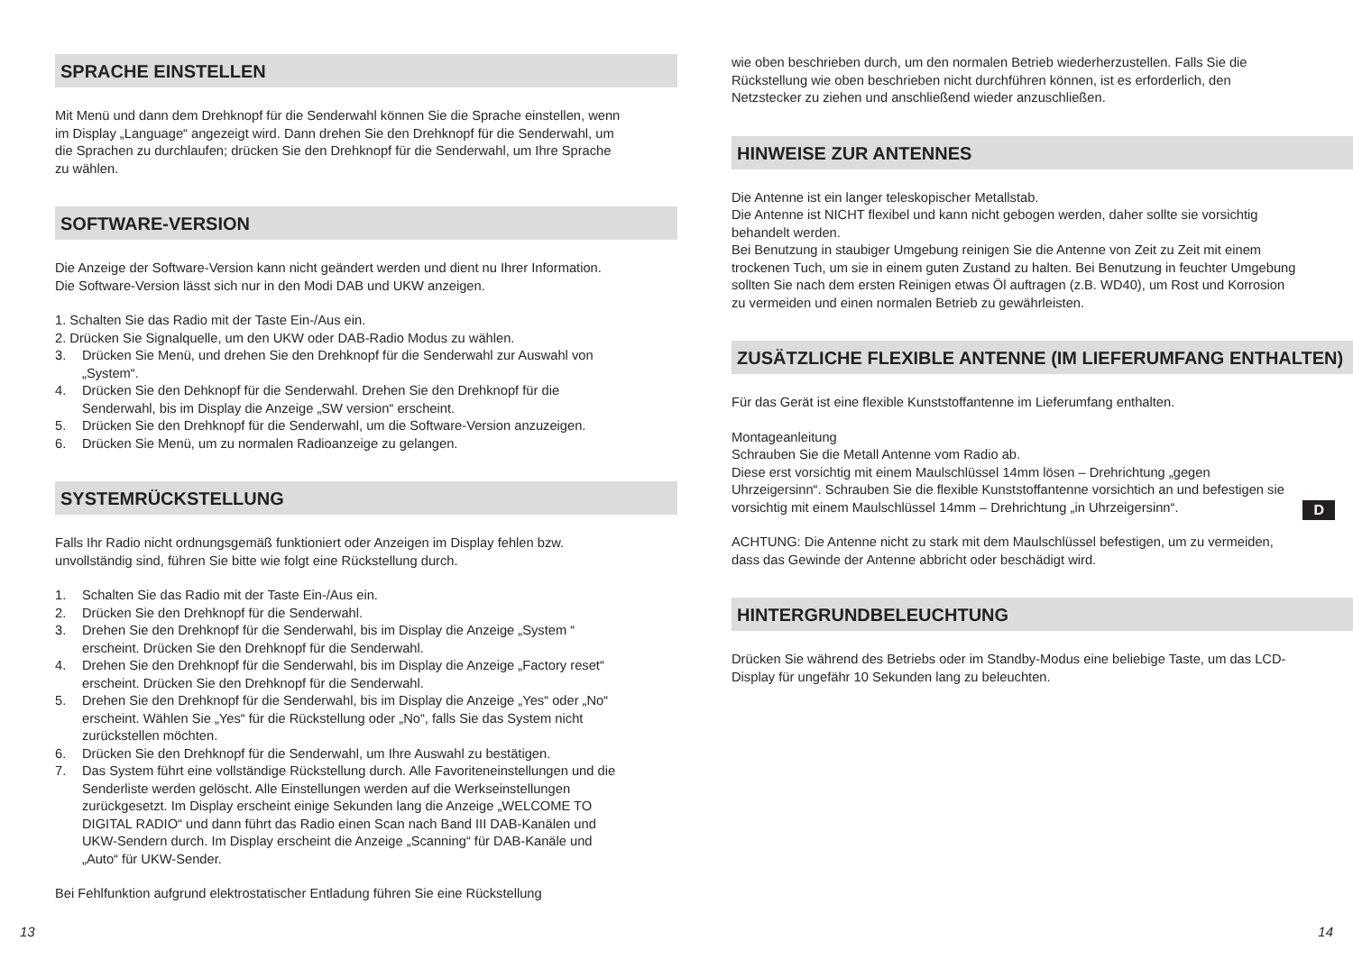SPRACHE EINSTELLEN
Mit Menü und dann dem Drehknopf für die Senderwahl können Sie die Sprache einstellen, wenn im Display „Language“ angezeigt wird. Dann drehen Sie den Drehknopf für die Senderwahl, um die Sprachen zu durchlaufen; drücken Sie den Drehknopf für die Senderwahl, um Ihre Sprache zu wählen.
SOFTWARE-VERSION
Die Anzeige der Software-Version kann nicht geändert werden und dient nu Ihrer Information. Die Software-Version lässt sich nur in den Modi DAB und UKW anzeigen.
1. Schalten Sie das Radio mit der Taste Ein-/Aus ein.
2. Drücken Sie Signalquelle, um den UKW oder DAB-Radio Modus zu wählen.
3. Drücken Sie Menü, und drehen Sie den Drehknopf für die Senderwahl zur Auswahl von „System“.
4. Drücken Sie den Dehknopf für die Senderwahl. Drehen Sie den Drehknopf für die Senderwahl, bis im Display die Anzeige „SW version“ erscheint.
5. Drücken Sie den Drehknopf für die Senderwahl, um die Software-Version anzuzeigen.
6. Drücken Sie Menü, um zu normalen Radioanzeige zu gelangen.
SYSTEMRÜCKSTELLUNG
Falls Ihr Radio nicht ordnungsgemäß funktioniert oder Anzeigen im Display fehlen bzw. unvollständig sind, führen Sie bitte wie folgt eine Rückstellung durch.
1. Schalten Sie das Radio mit der Taste Ein-/Aus ein.
2. Drücken Sie den Drehknopf für die Senderwahl.
3. Drehen Sie den Drehknopf für die Senderwahl, bis im Display die Anzeige „System “ erscheint. Drücken Sie den Drehknopf für die Senderwahl.
4. Drehen Sie den Drehknopf für die Senderwahl, bis im Display die Anzeige „Factory reset“ erscheint. Drücken Sie den Drehknopf für die Senderwahl.
5. Drehen Sie den Drehknopf für die Senderwahl, bis im Display die Anzeige „Yes“ oder „No“ erscheint. Wählen Sie „Yes“ für die Rückstellung oder „No“, falls Sie das System nicht zurückstellen möchten.
6. Drücken Sie den Drehknopf für die Senderwahl, um Ihre Auswahl zu bestätigen.
7. Das System führt eine vollständige Rückstellung durch. Alle Favoriteneinstellungen und die Senderliste werden gelöscht. Alle Einstellungen werden auf die Werkseinstellungen zurückgesetzt. Im Display erscheint einige Sekunden lang die Anzeige „WELCOME TO DIGITAL RADIO“ und dann führt das Radio einen Scan nach Band III DAB-Kanälen und UKW-Sendern durch. Im Display erscheint die Anzeige „Scanning“ für DAB-Kanäle und „Auto“ für UKW-Sender.
Bei Fehlfunktion aufgrund elektrostatischer Entladung führen Sie eine Rückstellung
wie oben beschrieben durch, um den normalen Betrieb wiederherzustellen. Falls Sie die Rückstellung wie oben beschrieben nicht durchführen können, ist es erforderlich, den Netzstecker zu ziehen und anschließend wieder anzuschließen.
HINWEISE ZUR ANTENNES
Die Antenne ist ein langer teleskopischer Metallstab.
Die Antenne ist NICHT flexibel und kann nicht gebogen werden, daher sollte sie vorsichtig behandelt werden.
Bei Benutzung in staubiger Umgebung reinigen Sie die Antenne von Zeit zu Zeit mit einem trockenen Tuch, um sie in einem guten Zustand zu halten. Bei Benutzung in feuchter Umgebung sollten Sie nach dem ersten Reinigen etwas Öl auftragen (z.B. WD40), um Rost und Korrosion zu vermeiden und einen normalen Betrieb zu gewährleisten.
ZUSÄTZLICHE FLEXIBLE ANTENNE (IM LIEFERUMFANG ENTHALTEN)
Für das Gerät ist eine flexible Kunststoffantenne im Lieferumfang enthalten.
Montageanleitung
Schrauben Sie die Metall Antenne vom Radio ab.
Diese erst vorsichtig mit einem Maulschlüssel 14mm lösen – Drehrichtung „gegen Uhrzeigersinn“. Schrauben Sie die flexible Kunststoffantenne vorsichtich an und befestigen sie vorsichtig mit einem Maulschlüssel 14mm – Drehrichtung „in Uhrzeigersinn“.
ACHTUNG: Die Antenne nicht zu stark mit dem Maulschlüssel befestigen, um zu vermeiden, dass das Gewinde der Antenne abbricht oder beschädigt wird.
HINTERGRUNDBELEUCHTUNG
Drücken Sie während des Betriebs oder im Standby-Modus eine beliebige Taste, um das LCD-Display für ungefähr 10 Sekunden lang zu beleuchten.
D
13 14